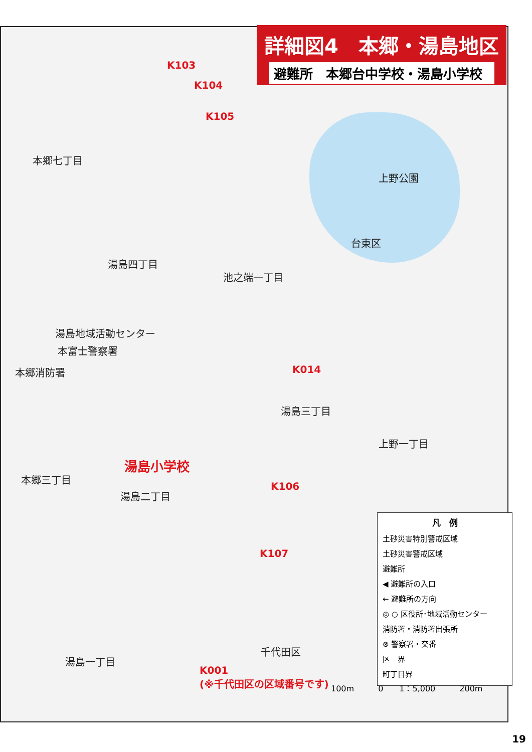詳細図4　本郷・湯島地区
避難所　本郷台中学校・湯島小学校
本郷七丁目
湯島四丁目
池之端一丁目
湯島地域活動センター
本富士警察署
本郷消防署
本郷三丁目
湯島二丁目
湯島一丁目
湯島三丁目
上野公園
台東区
千代田区
上野一丁目
湯島小学校
K103
K104
K105
K014
K106
K107
K001
(※千代田区の区域番号です)
凡　例
土砂災害特別警戒区域
土砂災害警戒区域
避難所
◀ 避難所の入口
← 避難所の方向
◎ ○ 区役所･地域活動センター
消防署・消防署出張所
⊗ 警察署・交番
区　界
町丁目界
100m　　　0　　1：5,000　　　200m
19